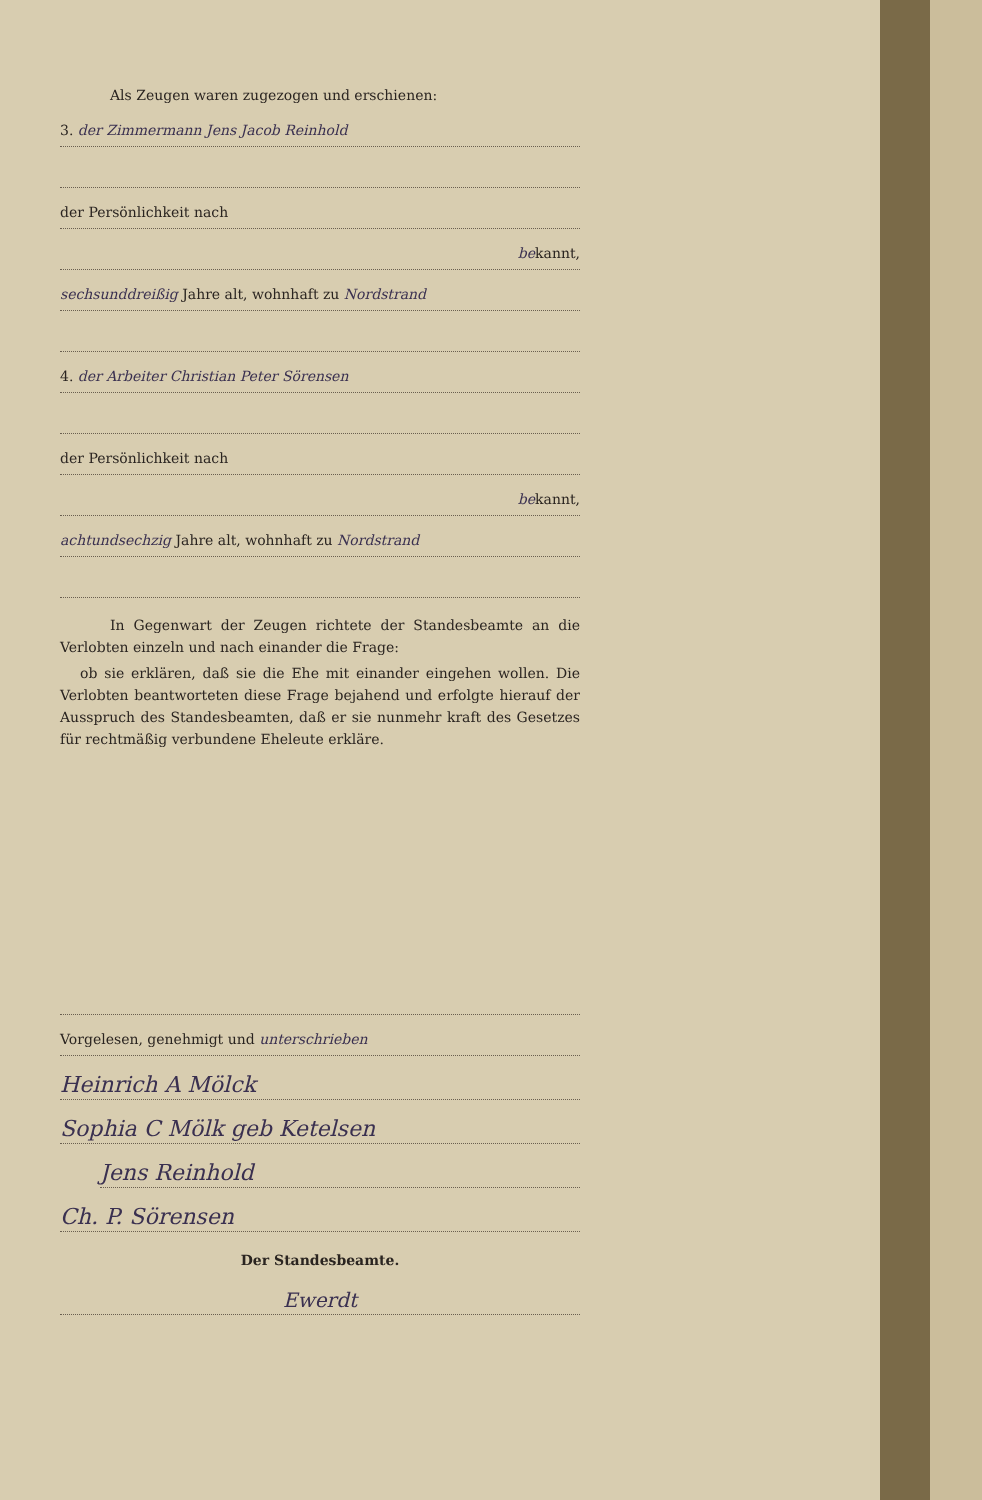Als Zeugen waren zugezogen und erschienen:
3. der Zimmermann Jens Jacob Reinhold
der Persönlichkeit nach
bekannt,
sechsunddreißig Jahre alt, wohnhaft zu Nordstrand
4. der Arbeiter Christian Peter Sörensen
der Persönlichkeit nach
bekannt,
achtundsechzig Jahre alt, wohnhaft zu Nordstrand
In Gegenwart der Zeugen richtete der Standesbeamte an die Verlobten einzeln und nach einander die Frage:
ob sie erklären, daß sie die Ehe mit einander eingehen wollen. Die Verlobten beantworteten diese Frage bejahend und erfolgte hierauf der Ausspruch des Standesbeamten, daß er sie nunmehr kraft des Gesetzes für rechtmäßig verbundene Eheleute erkläre.
Vorgelesen, genehmigt und unterschrieben
Heinrich A Mölck
Sophia C Mölk geb Ketelsen
Jens Reinhold
Ch. P. Sörensen
Der Standesbeamte.
Ewerdt